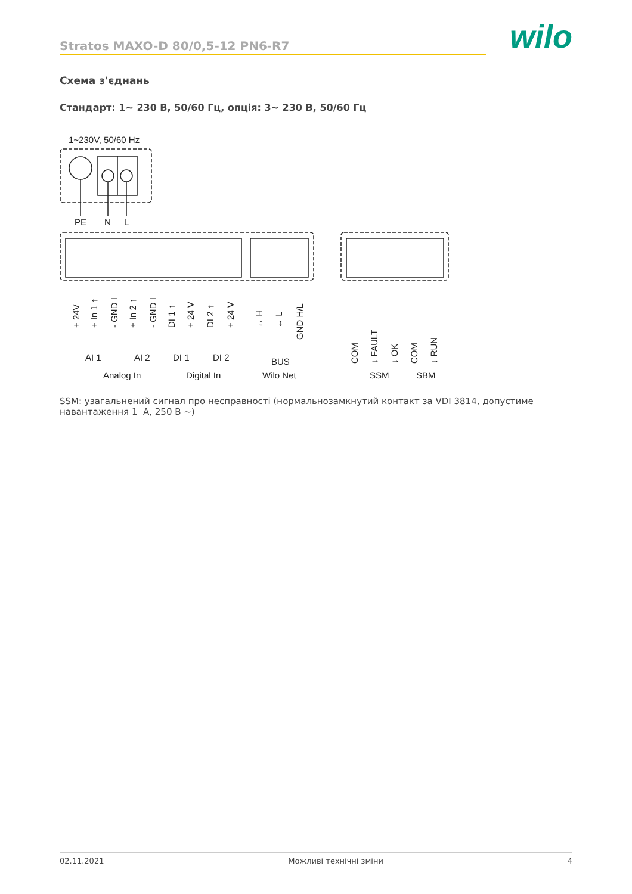Stratos MAXO-D 80/0,5-12 PN6-R7
wilo
Схема з'єднань
Стандарт: 1~ 230 В, 50/60 Гц, опція: 3~ 230 В, 50/60 Гц
1~230V, 50/60 Hz
PE
N
L
AI 1
AI 2
DI 1
DI 2
BUS
Analog In
Digital In
Wilo Net
SSM
SBM
+ 24V
+ In 1 ↑
- GND I
+ In 2 ↑
- GND I
DI 1 ↑
+ 24 V
DI 2 ↑
+ 24 V
↔ H
↔ L
GND H/L
COM
↓ FAULT
↓ OK
COM
↓ RUN
SSM: узагальнений сигнал про несправності (нормальнозамкнутий контакт за VDI 3814, допустиме навантаження 1 A, 250 В ~)
02.11.2021 Можливі технічні зміни 4